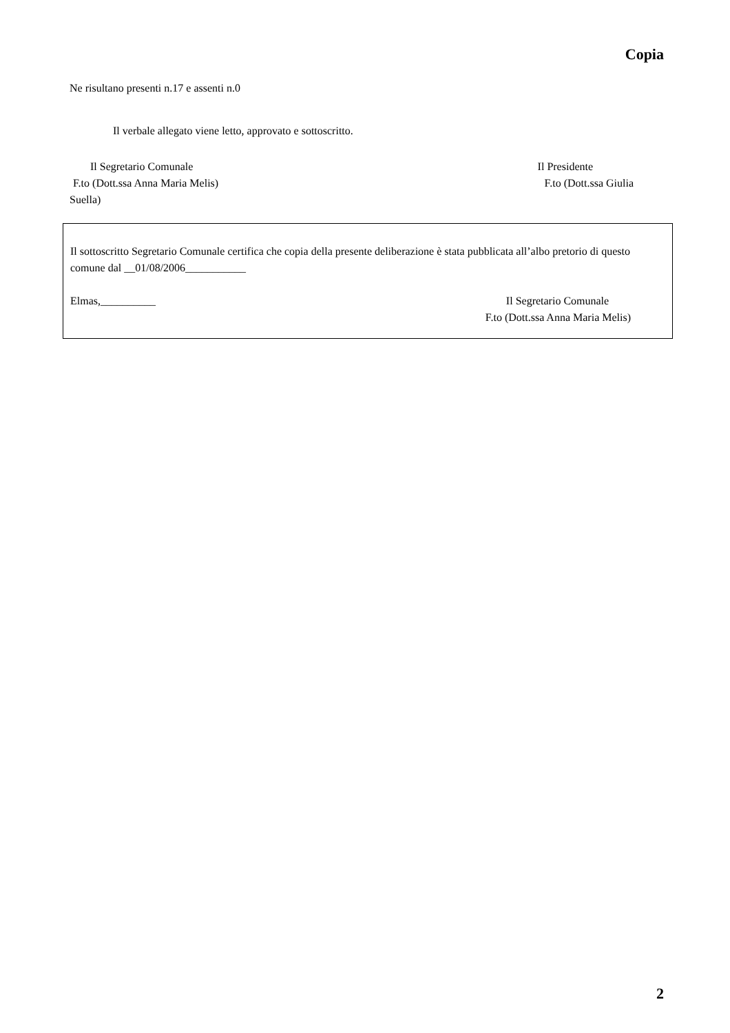Copia
Ne risultano presenti n.17 e assenti n.0
Il verbale allegato viene letto, approvato e sottoscritto.
Il Segretario Comunale
F.to (Dott.ssa Anna Maria Melis)
Il Presidente
F.to (Dott.ssa Giulia
Suella)
Il sottoscritto Segretario Comunale certifica che copia della presente deliberazione è stata pubblicata all’albo pretorio di questo comune dal __01/08/2006___________
Elmas,__________ Il Segretario Comunale
F.to (Dott.ssa Anna Maria Melis)
2